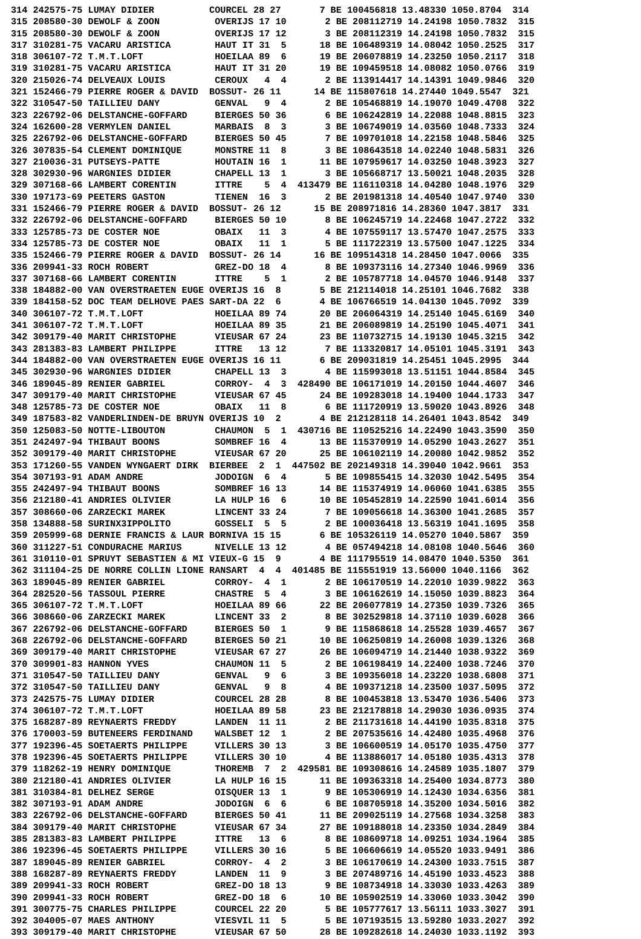314 242575-75 LUMAY DIDIER          COURCEL 28 27       7 BE 100456818 13.48330 1050.8704  314
315 208580-30 DEWOLF & ZOON          OVERIJS 17 10       2 BE 208112719 14.24198 1050.7832  315
315 208580-30 DEWOLF & ZOON          OVERIJS 17 12       3 BE 208112319 14.24198 1050.7832  315
317 310281-75 VACARU ARISTICA        HAUT IT 31  5      18 BE 106489319 14.08042 1050.2525  317
318 306107-72 T.M.T.LOFT             HOEILAA 89  6      19 BE 206078819 14.23250 1050.2117  318
319 310281-75 VACARU ARISTICA        HAUT IT 31 20      19 BE 109459518 14.08082 1050.0766  319
320 215026-74 DELVEAUX LOUIS         CEROUX   4  4       2 BE 113914417 14.14391 1049.9846  320
321 152466-79 PIERRE ROGER & DAVID  BOSSUT- 26 11      14 BE 115807618 14.27440 1049.5547  321
322 310547-50 TAILLIEU DANY          GENVAL   9  4       2 BE 105468819 14.19070 1049.4708  322
323 226792-06 DELSTANCHE-GOFFARD     BIERGES 50 36       6 BE 106242819 14.22088 1048.8815  323
324 162600-28 VERMYLEN DANIEL        MARBAIS  8  3       3 BE 106749019 14.03560 1048.7333  324
325 226792-06 DELSTANCHE-GOFFARD     BIERGES 50 45       7 BE 109701018 14.22158 1048.5846  325
326 307835-54 CLEMENT DOMINIQUE      MONSTRE 11  8       3 BE 108643518 14.02240 1048.5831  326
327 210036-31 PUTSEYS-PATTE          HOUTAIN 16  1      11 BE 107959617 14.03250 1048.3923  327
328 302930-96 WARGNIES DIDIER        CHAPELL 13  1       3 BE 105668717 13.50021 1048.2035  328
329 307168-66 LAMBERT CORENTIN       ITTRE    5  4  413479 BE 116110318 14.04280 1048.1976  329
330 197173-69 PEETERS GASTON         TIENEN  16  3       2 BE 201981318 14.40540 1047.9740  330
331 152466-79 PIERRE ROGER & DAVID  BOSSUT- 26 12      15 BE 208971816 14.28360 1047.3817  331
332 226792-06 DELSTANCHE-GOFFARD     BIERGES 50 10       8 BE 106245719 14.22468 1047.2722  332
333 125785-73 DE COSTER NOE          OBAIX   11  3       4 BE 107559117 13.57470 1047.2575  333
334 125785-73 DE COSTER NOE          OBAIX   11  1       5 BE 111722319 13.57500 1047.1225  334
335 152466-79 PIERRE ROGER & DAVID  BOSSUT- 26 14      16 BE 109514318 14.28450 1047.0066  335
336 209941-33 ROCH ROBERT            GREZ-DO 18  4       8 BE 109373116 14.27340 1046.9969  336
337 307168-66 LAMBERT CORENTIN       ITTRE    5  1       2 BE 105787718 14.04570 1046.9148  337
338 184882-00 VAN OVERSTRAETEN EUGE OVERIJS 16  8       5 BE 212114018 14.25101 1046.7682  338
339 184158-52 DOC TEAM DELHOVE PAES SART-DA 22  6       4 BE 106766519 14.04130 1045.7092  339
340 306107-72 T.M.T.LOFT             HOEILAA 89 74      20 BE 206064319 14.25140 1045.6169  340
341 306107-72 T.M.T.LOFT             HOEILAA 89 35      21 BE 206089819 14.25190 1045.4071  341
342 309179-40 MARIT CHRISTOPHE       VIEUSAR 67 24      23 BE 110732715 14.19130 1045.3215  342
343 281383-83 LAMBERT PHILIPPE       ITTRE   13 12       7 BE 113320817 14.05101 1045.3191  343
344 184882-00 VAN OVERSTRAETEN EUGE OVERIJS 16 11       6 BE 209031819 14.25451 1045.2995  344
345 302930-96 WARGNIES DIDIER        CHAPELL 13  3       4 BE 115993018 13.51151 1044.8584  345
346 189045-89 RENIER GABRIEL         CORROY-  4  3  428490 BE 106171019 14.20150 1044.4607  346
347 309179-40 MARIT CHRISTOPHE       VIEUSAR 67 45      24 BE 109283018 14.19400 1044.1733  347
348 125785-73 DE COSTER NOE          OBAIX   11  8       6 BE 111720919 13.59020 1043.8926  348
349 187583-82 VANDERLINDEN-DE BRUYN OVERIJS 10  2       4 BE 212128118 14.26401 1043.8542  349
350 125083-50 NOTTE-LIBOUTON         CHAUMON  5  1  430716 BE 110525216 14.22490 1043.3590  350
351 242497-94 THIBAUT BOONS          SOMBREF 16  4      13 BE 115370919 14.05290 1043.2627  351
352 309179-40 MARIT CHRISTOPHE       VIEUSAR 67 20      25 BE 106102119 14.20080 1042.9852  352
353 171260-55 VANDEN WYNGAERT DIRK  BIERBEE  2  1  447502 BE 202149318 14.39040 1042.9661  353
354 307193-91 ADAM ANDRE             JODOIGN  6  4       5 BE 109855415 14.32030 1042.5495  354
355 242497-94 THIBAUT BOONS          SOMBREF 16 13      14 BE 115374919 14.06060 1041.6385  355
356 212180-41 ANDRIES OLIVIER        LA HULP 16  6      10 BE 105452819 14.22590 1041.6014  356
357 308660-06 ZARZECKI MAREK         LINCENT 33 24       7 BE 109056618 14.36300 1041.2685  357
358 134888-58 SURINX3IPPOLITO        GOSSELI  5  5       2 BE 100036418 13.56319 1041.1695  358
359 205999-68 DERNIE FRANCIS & LAUR BORNIVA 15 15       6 BE 105326119 14.05270 1040.5867  359
360 311227-51 CONDURACHE MARIUS      NIVELLE 13 12       4 BE 057494218 14.08108 1040.5646  360
361 310110-01 SPRUYT SEBASTIEN & MI VIEUX-G 15  9       4 BE 111795519 14.08470 1040.5350  361
362 311104-25 DE NORRE COLLIN LIONE RANSART  4  4  401485 BE 115551919 13.56000 1040.1166  362
363 189045-89 RENIER GABRIEL         CORROY-  4  1       2 BE 106170519 14.22010 1039.9822  363
364 282520-56 TASSOUL PIERRE         CHASTRE  5  4       3 BE 106162619 14.15050 1039.8823  364
365 306107-72 T.M.T.LOFT             HOEILAA 89 66      22 BE 206077819 14.27350 1039.7326  365
366 308660-06 ZARZECKI MAREK         LINCENT 33  2       8 BE 302529818 14.37110 1039.6028  366
367 226792-06 DELSTANCHE-GOFFARD     BIERGES 50  1       9 BE 115868618 14.25528 1039.4657  367
368 226792-06 DELSTANCHE-GOFFARD     BIERGES 50 21      10 BE 106250819 14.26008 1039.1326  368
369 309179-40 MARIT CHRISTOPHE       VIEUSAR 67 27      26 BE 106094719 14.21440 1038.9322  369
370 309901-83 HANNON YVES            CHAUMON 11  5       2 BE 106198419 14.22400 1038.7246  370
371 310547-50 TAILLIEU DANY          GENVAL   9  6       3 BE 109356018 14.23220 1038.6808  371
372 310547-50 TAILLIEU DANY          GENVAL   9  8       4 BE 109371218 14.23500 1037.5095  372
373 242575-75 LUMAY DIDIER           COURCEL 28 28       8 BE 100453818 13.53470 1036.5406  373
374 306107-72 T.M.T.LOFT             HOEILAA 89 58      23 BE 212178818 14.29030 1036.0935  374
375 168287-89 REYNAERTS FREDDY       LANDEN  11 11       2 BE 211731618 14.44190 1035.8318  375
376 170003-59 BUTENEERS FERDINAND    WALSBET 12  1       2 BE 207535616 14.42480 1035.4968  376
377 192396-45 SOETAERTS PHILIPPE     VILLERS 30 13       3 BE 106600519 14.05170 1035.4750  377
378 192396-45 SOETAERTS PHILIPPE     VILLERS 30 10       4 BE 113886017 14.05180 1035.4313  378
379 118262-19 HENRY DOMINIQUE        THOREMB  7  2  429581 BE 109308616 14.24589 1035.1807  379
380 212180-41 ANDRIES OLIVIER        LA HULP 16 15      11 BE 109363318 14.25400 1034.8773  380
381 310384-81 DELHEZ SERGE           OISQUER 13  1       9 BE 105306919 14.12430 1034.6356  381
382 307193-91 ADAM ANDRE             JODOIGN  6  6       6 BE 108705918 14.35200 1034.5016  382
383 226792-06 DELSTANCHE-GOFFARD     BIERGES 50 41      11 BE 209025119 14.27568 1034.3258  383
384 309179-40 MARIT CHRISTOPHE       VIEUSAR 67 34      27 BE 109188018 14.23350 1034.2849  384
385 281383-83 LAMBERT PHILIPPE       ITTRE   13  6       8 BE 108609718 14.09251 1034.1964  385
386 192396-45 SOETAERTS PHILIPPE     VILLERS 30 16       5 BE 106606619 14.05520 1033.9491  386
387 189045-89 RENIER GABRIEL         CORROY-  4  2       3 BE 106170619 14.24300 1033.7515  387
388 168287-89 REYNAERTS FREDDY       LANDEN  11  9       3 BE 207489716 14.45190 1033.4523  388
389 209941-33 ROCH ROBERT            GREZ-DO 18 13       9 BE 108734918 14.33030 1033.4263  389
390 209941-33 ROCH ROBERT            GREZ-DO 18  6      10 BE 105902519 14.33060 1033.3042  390
391 300775-75 CHARLES PHILIPPE       COURCEL 22 20       5 BE 105777617 13.56111 1033.3027  391
392 304005-07 MAES ANTHONY           VIESVIL 11  5       5 BE 107193515 13.59280 1033.2027  392
393 309179-40 MARIT CHRISTOPHE       VIEUSAR 67 50      28 BE 109282618 14.24030 1033.1192  393